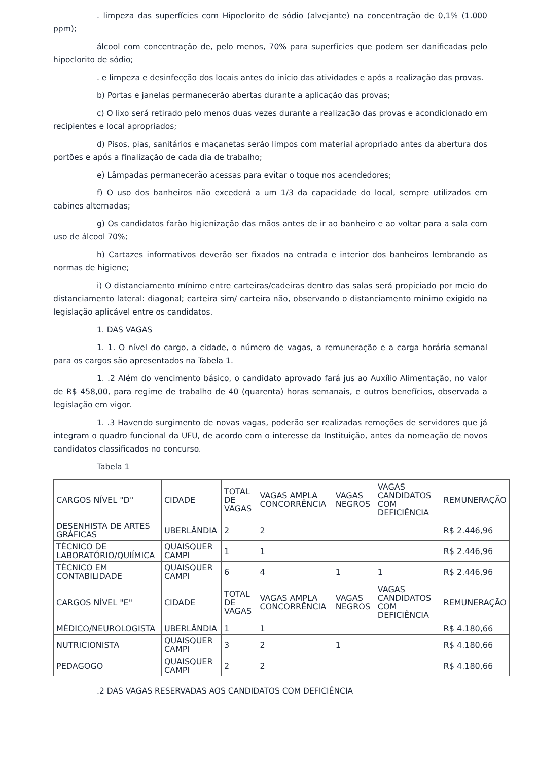. limpeza das superfícies com Hipoclorito de sódio (alvejante) na concentração de 0,1% (1.000 ppm);
álcool com concentração de, pelo menos, 70% para superfícies que podem ser danificadas pelo hipoclorito de sódio;
. e limpeza e desinfecção dos locais antes do início das atividades e após a realização das provas.
b) Portas e janelas permanecerão abertas durante a aplicação das provas;
c) O lixo será retirado pelo menos duas vezes durante a realização das provas e acondicionado em recipientes e local apropriados;
d) Pisos, pias, sanitários e maçanetas serão limpos com material apropriado antes da abertura dos portões e após a finalização de cada dia de trabalho;
e) Lâmpadas permanecerão acessas para evitar o toque nos acendedores;
f) O uso dos banheiros não excederá a um 1/3 da capacidade do local, sempre utilizados em cabines alternadas;
g) Os candidatos farão higienização das mãos antes de ir ao banheiro e ao voltar para a sala com uso de álcool 70%;
h) Cartazes informativos deverão ser fixados na entrada e interior dos banheiros lembrando as normas de higiene;
i) O distanciamento mínimo entre carteiras/cadeiras dentro das salas será propiciado por meio do distanciamento lateral: diagonal; carteira sim/ carteira não, observando o distanciamento mínimo exigido na legislação aplicável entre os candidatos.
1. DAS VAGAS
1. 1. O nível do cargo, a cidade, o número de vagas, a remuneração e a carga horária semanal para os cargos são apresentados na Tabela 1.
1. .2 Além do vencimento básico, o candidato aprovado fará jus ao Auxílio Alimentação, no valor de R$ 458,00, para regime de trabalho de 40 (quarenta) horas semanais, e outros benefícios, observada a legislação em vigor.
1. .3 Havendo surgimento de novas vagas, poderão ser realizadas remoções de servidores que já integram o quadro funcional da UFU, de acordo com o interesse da Instituição, antes da nomeação de novos candidatos classificados no concurso.
Tabela 1
| CARGOS NÍVEL "D" | CIDADE | TOTAL DE VAGAS | VAGAS AMPLA CONCORRÊNCIA | VAGAS NEGROS | VAGAS CANDIDATOS COM DEFICIÊNCIA | REMUNERAÇÃO |
| DESENHISTA DE ARTES GRÁFICAS | UBERLÂNDIA | 2 | 2 | | | R$ 2.446,96 |
| TÉCNICO DE LABORATÓRIO/QUIÍMICA | QUAISQUER CAMPI | 1 | 1 | | | R$ 2.446,96 |
| TÉCNICO EM CONTABILIDADE | QUAISQUER CAMPI | 6 | 4 | 1 | 1 | R$ 2.446,96 |
| CARGOS NÍVEL "E" | CIDADE | TOTAL DE VAGAS | VAGAS AMPLA CONCORRÊNCIA | VAGAS NEGROS | VAGAS CANDIDATOS COM DEFICIÊNCIA | REMUNERAÇÃO |
| MÉDICO/NEUROLOGISTA | UBERLÂNDIA | 1 | 1 | | | R$ 4.180,66 |
| NUTRICIONISTA | QUAISQUER CAMPI | 3 | 2 | 1 | | R$ 4.180,66 |
| PEDAGOGO | QUAISQUER CAMPI | 2 | 2 | | | R$ 4.180,66 |
.2 DAS VAGAS RESERVADAS AOS CANDIDATOS COM DEFICIÊNCIA